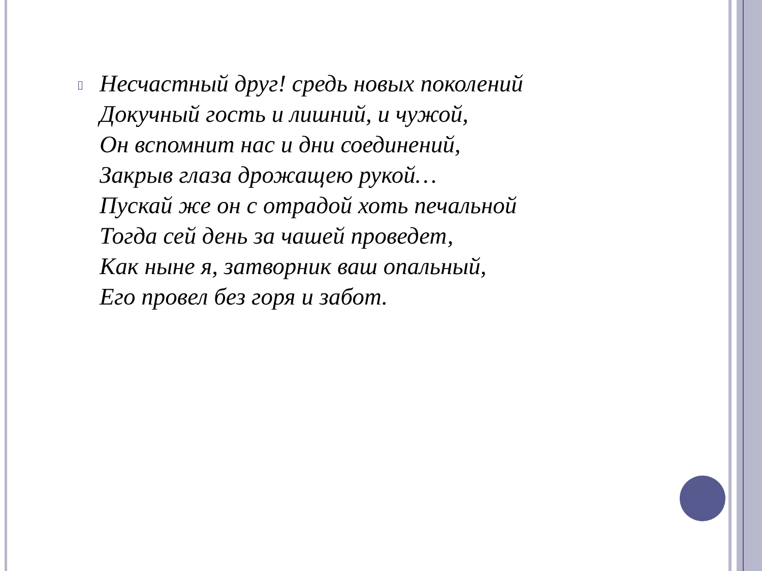▯
Несчастный друг! средь новых поколений
Докучный гость и лишний, и чужой,
Он вспомнит нас и дни соединений,
Закрыв глаза дрожащею рукой…
Пускай же он с отрадой хоть печальной
Тогда сей день за чашей проведет,
Как ныне я, затворник ваш опальный,
Его провел без горя и забот.